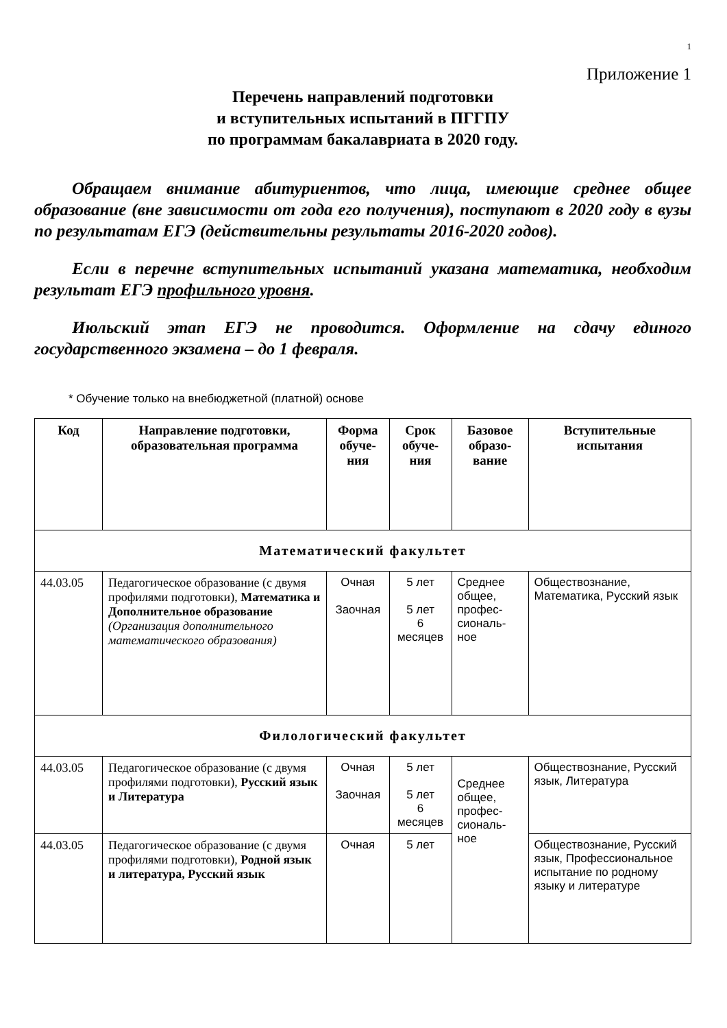1
Приложение 1
Перечень направлений подготовки
и вступительных испытаний в ПГГПУ
по программам бакалавриата в 2020 году.
Обращаем внимание абитуриентов, что лица, имеющие среднее общее образование (вне зависимости от года его получения), поступают в 2020 году в вузы по результатам ЕГЭ (действительны результаты 2016-2020 годов).
Если в перечне вступительных испытаний указана математика, необходим результат ЕГЭ профильного уровня.
Июльский этап ЕГЭ не проводится. Оформление на сдачу единого государственного экзамена – до 1 февраля.
* Обучение только на внебюджетной (платной) основе
| Код | Направление подготовки, образовательная программа | Форма обуче-ния | Срок обуче-ния | Базовое образо-вание | Вступительные испытания |
| --- | --- | --- | --- | --- | --- |
| Математический факультет | | | | | |
| 44.03.05 | Педагогическое образование (с двумя профилями подготовки), Математика и Дополнительное образование (Организация дополнительного математического образования) | Очная Заочная | 5 лет 5 лет 6 месяцев | Среднее общее, профес-сиональ-ное | Обществознание, Математика, Русский язык |
| Филологический факультет | | | | | |
| 44.03.05 | Педагогическое образование (с двумя профилями подготовки), Русский язык и Литература | Очная Заочная | 5 лет 5 лет 6 месяцев | Среднее общее, профес-сиональ-ное | Обществознание, Русский язык, Литература |
| 44.03.05 | Педагогическое образование (с двумя профилями подготовки), Родной язык и литература, Русский язык | Очная | 5 лет | | Обществознание, Русский язык, Профессиональное испытание по родному языку и литературе |